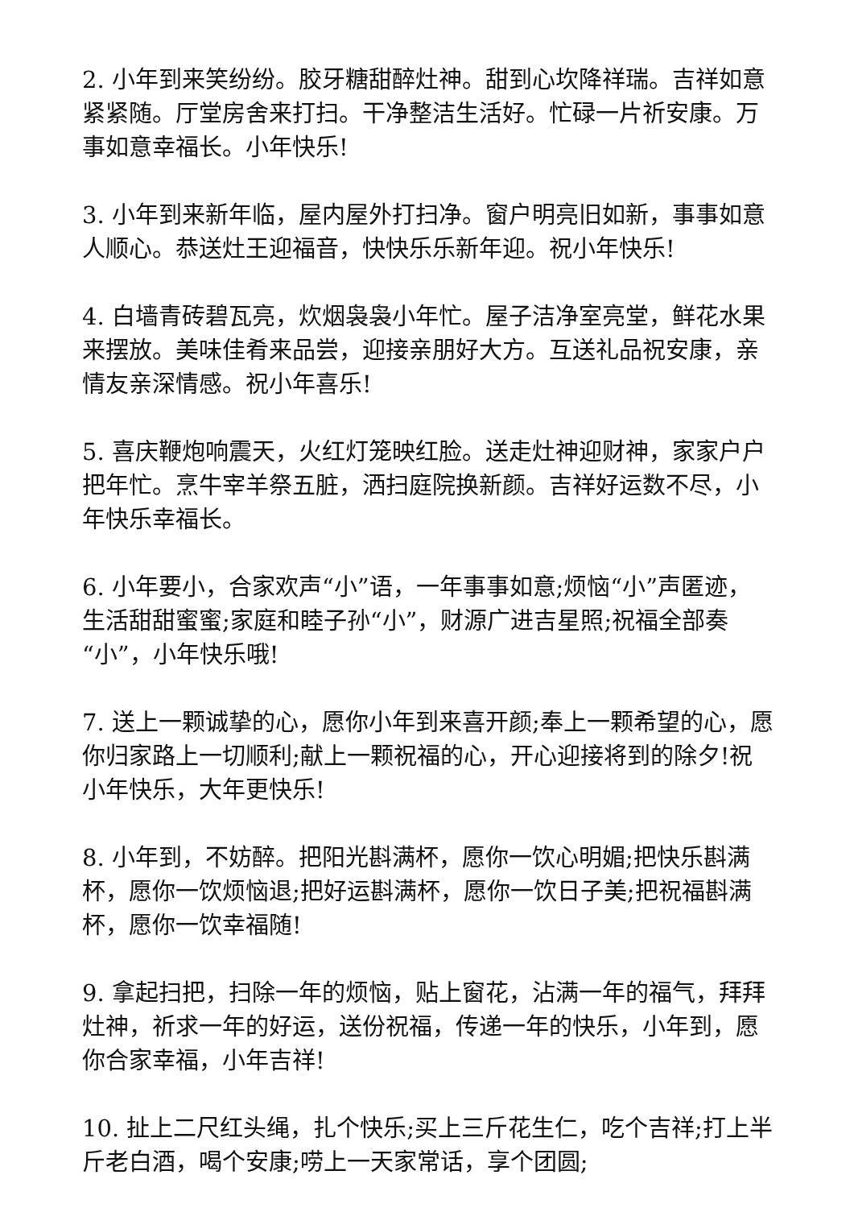2. 小年到来笑纷纷。胶牙糖甜醉灶神。甜到心坎降祥瑞。吉祥如意紧紧随。厅堂房舍来打扫。干净整洁生活好。忙碌一片祈安康。万事如意幸福长。小年快乐!
3. 小年到来新年临，屋内屋外打扫净。窗户明亮旧如新，事事如意人顺心。恭送灶王迎福音，快快乐乐新年迎。祝小年快乐!
4. 白墙青砖碧瓦亮，炊烟袅袅小年忙。屋子洁净室亮堂，鲜花水果来摆放。美味佳肴来品尝，迎接亲朋好大方。互送礼品祝安康，亲情友亲深情感。祝小年喜乐!
5. 喜庆鞭炮响震天，火红灯笼映红脸。送走灶神迎财神，家家户户把年忙。烹牛宰羊祭五脏，洒扫庭院换新颜。吉祥好运数不尽，小年快乐幸福长。
6. 小年要小，合家欢声“小”语，一年事事如意;烦恼“小”声匿迹，生活甜甜蜜蜜;家庭和睦子孙“小”，财源广进吉星照;祝福全部奏“小”，小年快乐哦!
7. 送上一颗诚挚的心，愿你小年到来喜开颜;奉上一颗希望的心，愿你归家路上一切顺利;献上一颗祝福的心，开心迎接将到的除夕!祝小年快乐，大年更快乐!
8. 小年到，不妨醉。把阳光斟满杯，愿你一饮心明媚;把快乐斟满杯，愿你一饮烦恼退;把好运斟满杯，愿你一饮日子美;把祝福斟满杯，愿你一饮幸福随!
9. 拿起扫把，扫除一年的烦恼，贴上窗花，沾满一年的福气，拜拜灶神，祈求一年的好运，送份祝福，传递一年的快乐，小年到，愿你合家幸福，小年吉祥!
10. 扯上二尺红头绳，扎个快乐;买上三斤花生仁，吃个吉祥;打上半斤老白酒，喝个安康;唠上一天家常话，享个团圆;